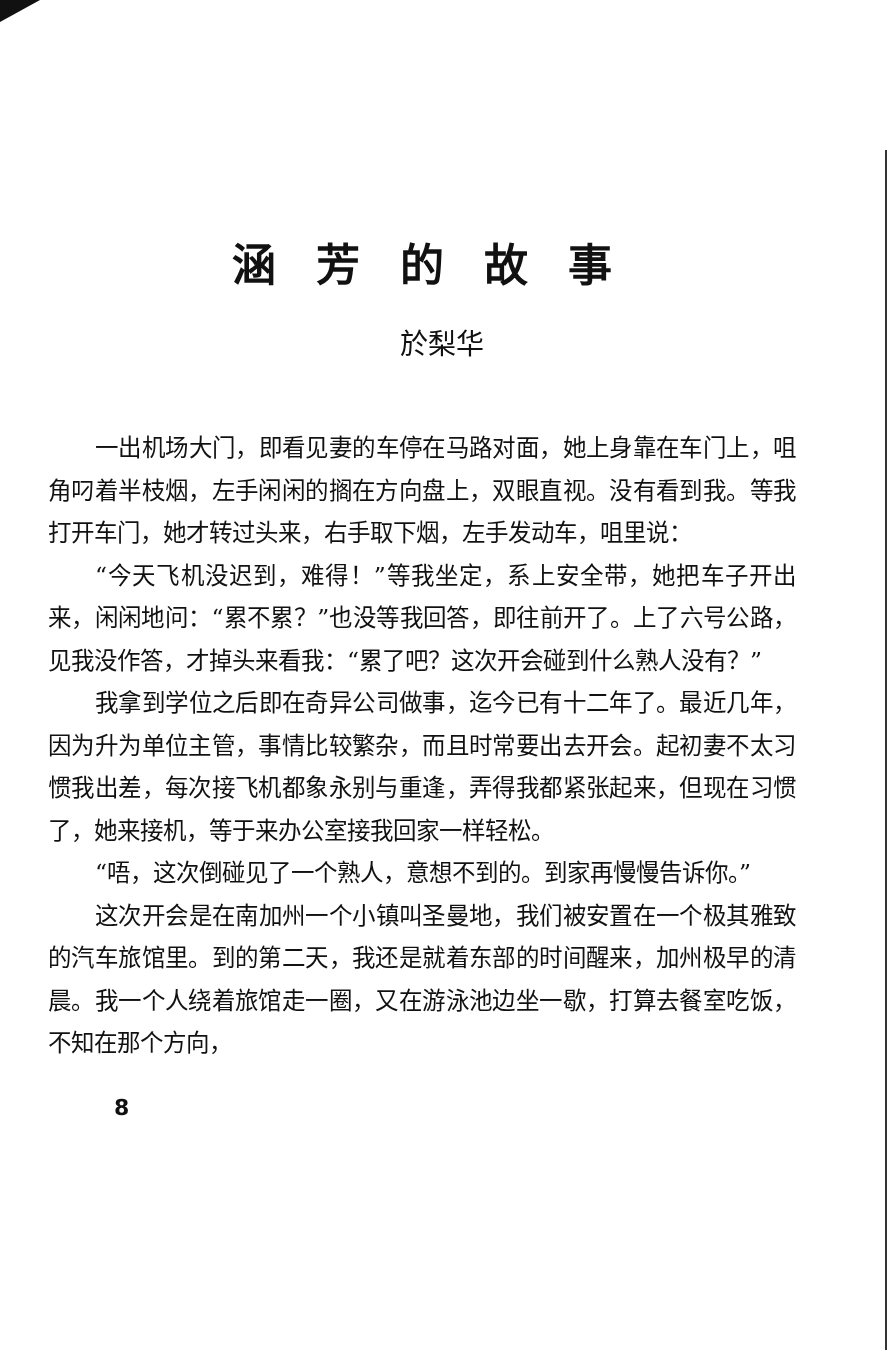涵芳的故事
於梨华
一出机场大门，即看见妻的车停在马路对面，她上身靠在车门上，咀角叼着半枝烟，左手闲闲的搁在方向盘上，双眼直视。没有看到我。等我打开车门，她才转过头来，右手取下烟，左手发动车，咀里说：
“今天飞机没迟到，难得！”等我坐定，系上安全带，她把车子开出来，闲闲地问：“累不累？”也没等我回答，即往前开了。上了六号公路，见我没作答，才掉头来看我：“累了吧？这次开会碰到什么熟人没有？”
我拿到学位之后即在奇异公司做事，迄今已有十二年了。最近几年，因为升为单位主管，事情比较繁杂，而且时常要出去开会。起初妻不太习惯我出差，每次接飞机都象永别与重逢，弄得我都紧张起来，但现在习惯了，她来接机，等于来办公室接我回家一样轻松。
“唔，这次倒碰见了一个熟人，意想不到的。到家再慢慢告诉你。”
这次开会是在南加州一个小镇叫圣曼地，我们被安置在一个极其雅致的汽车旅馆里。到的第二天，我还是就着东部的时间醒来，加州极早的清晨。我一个人绕着旅馆走一圈，又在游泳池边坐一歇，打算去餐室吃饭，不知在那个方向，
8